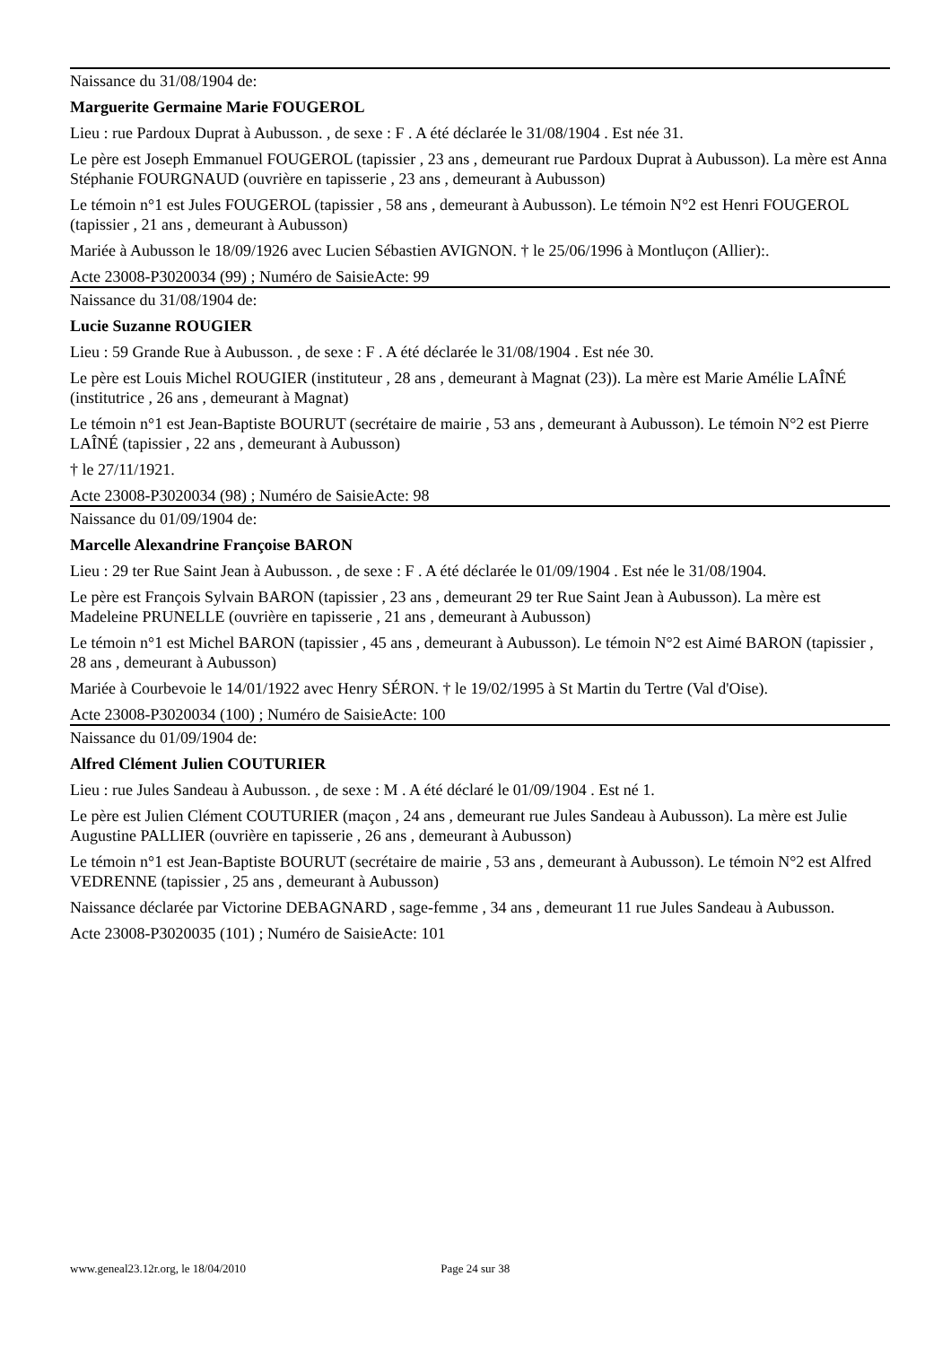Naissance du 31/08/1904 de:
Marguerite Germaine Marie FOUGEROL
Lieu : rue Pardoux Duprat à Aubusson. , de sexe : F . A été déclarée le 31/08/1904 . Est née 31.
Le père est Joseph Emmanuel FOUGEROL (tapissier , 23 ans , demeurant rue Pardoux Duprat à Aubusson). La mère est Anna Stéphanie FOURGNAUD (ouvrière en tapisserie , 23 ans , demeurant à Aubusson)
Le témoin n°1 est Jules FOUGEROL (tapissier , 58 ans , demeurant à Aubusson). Le témoin N°2 est Henri FOUGEROL (tapissier , 21 ans , demeurant à Aubusson)
Mariée à Aubusson le 18/09/1926 avec Lucien Sébastien AVIGNON. † le 25/06/1996 à Montluçon (Allier):.
Acte 23008-P3020034 (99) ; Numéro de SaisieActe: 99
Naissance du 31/08/1904 de:
Lucie Suzanne ROUGIER
Lieu : 59 Grande Rue à Aubusson. , de sexe : F . A été déclarée le 31/08/1904 . Est née 30.
Le père est Louis Michel ROUGIER (instituteur , 28 ans , demeurant à Magnat (23)). La mère est Marie Amélie LAÎNÉ (institutrice , 26 ans , demeurant à Magnat)
Le témoin n°1 est Jean-Baptiste BOURUT (secrétaire de mairie , 53 ans , demeurant à Aubusson). Le témoin N°2 est Pierre LAÎNÉ (tapissier , 22 ans , demeurant à Aubusson)
† le 27/11/1921.
Acte 23008-P3020034 (98) ; Numéro de SaisieActe: 98
Naissance du 01/09/1904 de:
Marcelle Alexandrine Françoise BARON
Lieu : 29 ter Rue Saint Jean à Aubusson. , de sexe : F . A été déclarée le 01/09/1904 . Est née le 31/08/1904.
Le père est François Sylvain BARON (tapissier , 23 ans , demeurant 29 ter Rue Saint Jean à Aubusson). La mère est Madeleine PRUNELLE (ouvrière en tapisserie , 21 ans , demeurant à Aubusson)
Le témoin n°1 est Michel BARON (tapissier , 45 ans , demeurant à Aubusson). Le témoin N°2 est Aimé BARON (tapissier , 28 ans , demeurant à Aubusson)
Mariée à Courbevoie le 14/01/1922 avec Henry SÉRON. † le 19/02/1995 à St Martin du Tertre (Val d'Oise).
Acte 23008-P3020034 (100) ; Numéro de SaisieActe: 100
Naissance du 01/09/1904 de:
Alfred Clément Julien COUTURIER
Lieu : rue Jules Sandeau à Aubusson. , de sexe : M . A été déclaré le 01/09/1904 . Est né 1.
Le père est Julien Clément COUTURIER (maçon , 24 ans , demeurant rue Jules Sandeau à Aubusson). La mère est Julie Augustine PALLIER (ouvrière en tapisserie , 26 ans , demeurant à Aubusson)
Le témoin n°1 est Jean-Baptiste BOURUT (secrétaire de mairie , 53 ans , demeurant à Aubusson). Le témoin N°2 est Alfred VEDRENNE (tapissier , 25 ans , demeurant à Aubusson)
Naissance déclarée par Victorine DEBAGNARD , sage-femme , 34 ans , demeurant 11 rue Jules Sandeau à Aubusson.
Acte 23008-P3020035 (101) ; Numéro de SaisieActe: 101
www.geneal23.12r.org, le 18/04/2010 Page 24 sur 38